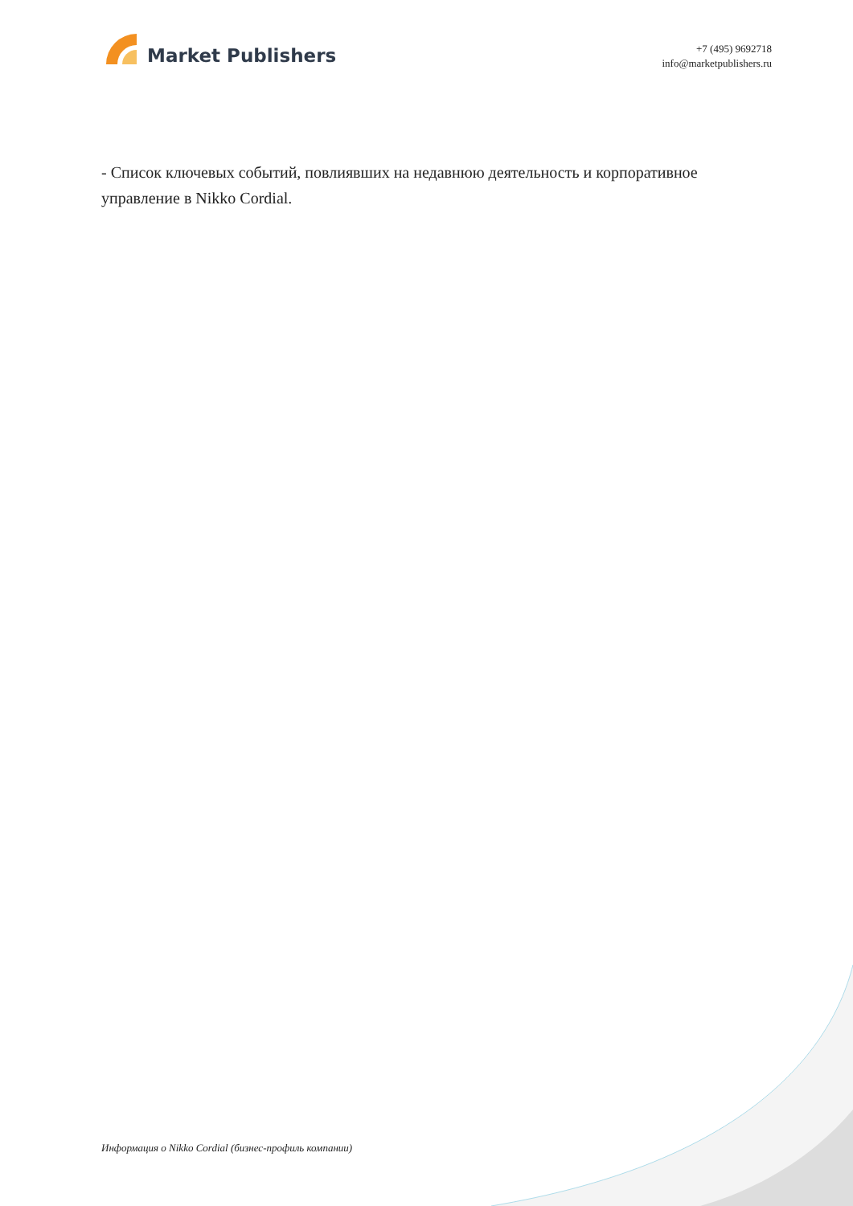Market Publishers
+7 (495) 9692718
info@marketpublishers.ru
- Список ключевых событий, повлиявших на недавнюю деятельность и корпоративное управление в Nikko Cordial.
Информация о Nikko Cordial (бизнес-профиль компании)